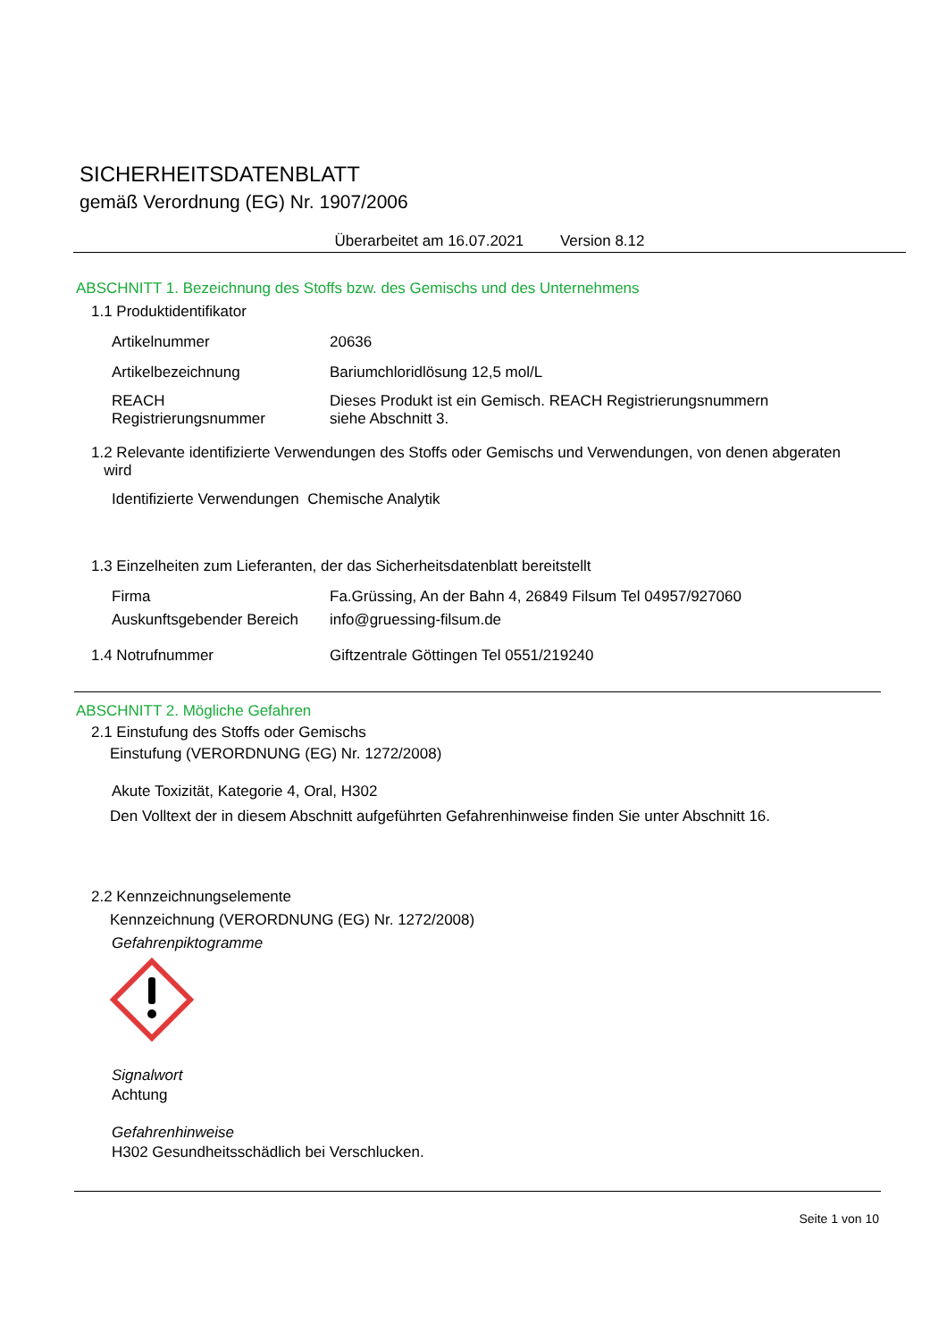SICHERHEITSDATENBLATT
gemäß Verordnung (EG) Nr. 1907/2006
Überarbeitet am 16.07.2021 Version 8.12
ABSCHNITT 1. Bezeichnung des Stoffs bzw. des Gemischs und des Unternehmens
1.1 Produktidentifikator
Artikelnummer 20636
Artikelbezeichnung Bariumchloridlösung 12,5 mol/L
REACH
Registrierungsnummer
Dieses Produkt ist ein Gemisch. REACH Registrierungsnummern
siehe Abschnitt 3.
1.2 Relevante identifizierte Verwendungen des Stoffs oder Gemischs und Verwendungen, von denen abgeraten
wird
Identifizierte Verwendungen Chemische Analytik
1.3 Einzelheiten zum Lieferanten, der das Sicherheitsdatenblatt bereitstellt
Firma Fa.Grüssing, An der Bahn 4, 26849 Filsum Tel 04957/927060
Auskunftsgebender Bereich
info@gruessing-filsum.de
1.4 Notrufnummer Giftzentrale Göttingen Tel 0551/219240
ABSCHNITT 2. Mögliche Gefahren
2.1 Einstufung des Stoffs oder Gemischs
Einstufung (VERORDNUNG (EG) Nr. 1272/2008)
Akute Toxizität, Kategorie 4, Oral, H302
Den Volltext der in diesem Abschnitt aufgeführten Gefahrenhinweise finden Sie unter Abschnitt 16.
2.2 Kennzeichnungselemente
Kennzeichnung (VERORDNUNG (EG) Nr. 1272/2008)
Gefahrenpiktogramme
Signalwort
Achtung
Gefahrenhinweise
H302 Gesundheitsschädlich bei Verschlucken.
Seite 1 von 10